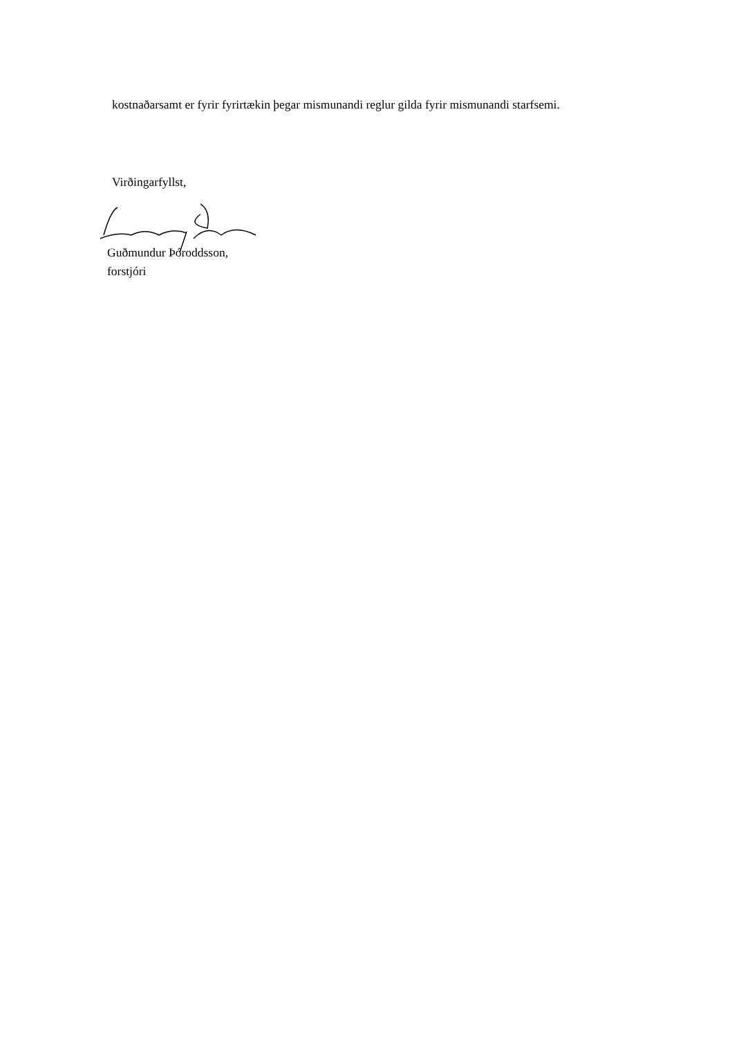kostnaðarsamt er fyrir fyrirtækin þegar mismunandi reglur gilda fyrir mismunandi starfsemi.
Virðingarfyllst,
Guðmundur Þóroddsson,
forstjóri